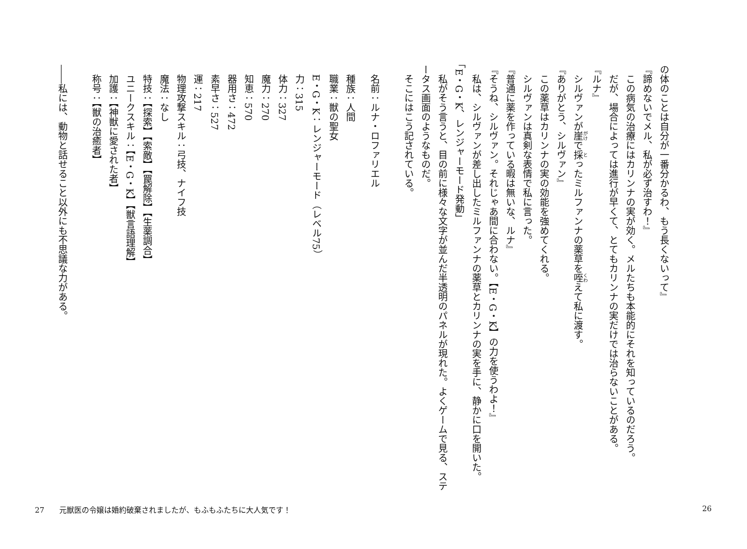の体のことは自分が一番分かるわ、もう長くないって』
『諦めないでメル、私が必ず治すわ！』
　この病気の治療にはカリンナの実が効く。メルたちも本能的にそれを知っているのだろう。
　だが、場合によっては進行が早くて、とてもカリンナの実だけでは治らないことがある。
『ルナ』
　シルヴァンが崖で採ったミルファンナの薬草を咥えて私に渡す。
『ありがとう、シルヴァン』
　この薬草はカリンナの実の効能を強めてくれる。
　シルヴァンは真剣な表情で私に言った。
『普通に薬を作っている暇は無いな、ルナ』
『そうね、シルヴァン。それじゃあ間に合わない。【E・G・K】の力を使うわよ！』
　私は、シルヴァンが差し出したミルファンナの薬草とカリンナの実を手に、静かに口を開いた。
「E・G・K、レンジャーモード発動」
　私がそう言うと、目の前に様々な文字が並んだ半透明のパネルが現れた。よくゲームで見る、ステータス画面のようなものだ。
　そこにはこう記されている。
　名前：ルナ・ロファリエル
　種族：人間
　職業：獣の聖女
　E・G・K：レンジャーモード（レベル75）
　力：315
　体力：327
　魔力：270
　知恵：570
　器用さ：472
　素早さ：527
　運：217
　物理攻撃スキル：弓技、ナイフ技
　魔法：なし
　特技：【探索】【索敵】【罠解除】【生薬調合】
　ユニークスキル：【E・G・K】【獣言語理解】
　加護：【神獣に愛された者】
　称号：【獣の治癒者】
――私には、動物と話せること以外にも不思議な力がある。
27　　元獣医の令嬢は婚約破棄されましたが、もふもふたちに大人気です！
26